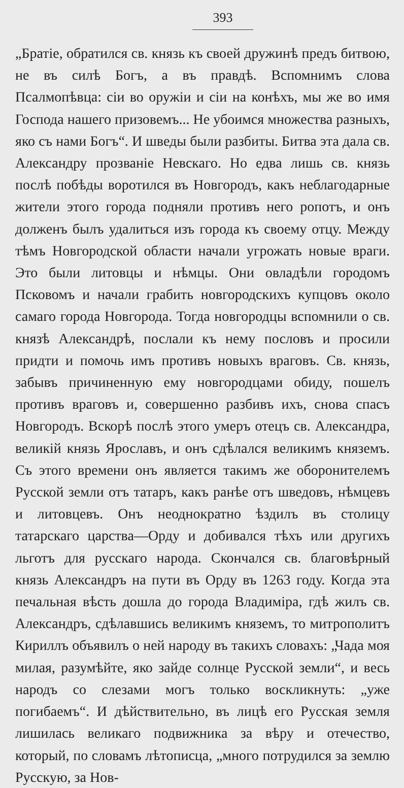393
„Братіе, обратился св. князь къ своей дружинѣ предъ битвою, не въ силѣ Богъ, а въ правдѣ. Вспомнимъ слова Псалмопѣвца: сіи во оружіи и сіи на конѣхъ, мы же во имя Господа нашего призовемъ... Не убоимся множества разныхъ, яко съ нами Богъ“. И шведы были разбиты. Битва эта дала св. Александру прозваніе Невскаго. Но едва лишь св. князь послѣ побѣды воротился въ Новгородъ, какъ неблагодарные жители этого города подняли противъ него ропотъ, и онъ долженъ былъ удалиться изъ города къ своему отцу. Между тѣмъ Новгородской области начали угрожать новые враги. Это были литовцы и нѣмцы. Они овладѣли городомъ Псковомъ и начали грабить новгородскихъ купцовъ около самаго города Новгорода. Тогда новгородцы вспомнили о св. князѣ Александрѣ, послали къ нему пословъ и просили придти и помочь имъ противъ новыхъ враговъ. Св. князь, забывъ причиненную ему новгородцами обиду, пошелъ противъ враговъ и, совершенно разбивъ ихъ, снова спасъ Новгородъ. Вскорѣ послѣ этого умеръ отецъ св. Александра, великій князь Ярославъ, и онъ сдѣлался великимъ княземъ. Съ этого времени онъ является такимъ же оборонителемъ Русской земли отъ татаръ, какъ ранѣе отъ шведовъ, нѣмцевъ и литовцевъ. Онъ неоднократно ѣздилъ въ столицу татарскаго царства—Орду и добивался тѣхъ или другихъ льготъ для русскаго народа. Скончался св. благовѣрный князь Александръ на пути въ Орду въ 1263 году. Когда эта печальная вѣсть дошла до города Владиміра, гдѣ жилъ св. Александръ, сдѣлавшись великимъ княземъ, то митрополитъ Кириллъ объявилъ о ней народу въ такихъ словахъ: „Чада моя милая, разумѣйте, яко зайде солнце Русской земли“, и весь народъ со слезами могъ только воскликнуть: „уже погибаемъ“. И дѣйствительно, въ лицѣ его Русская земля лишилась великаго подвижника за вѣру и отечество, который, по словамъ лѣтописца, „много потрудился за землю Русскую, за Нов-